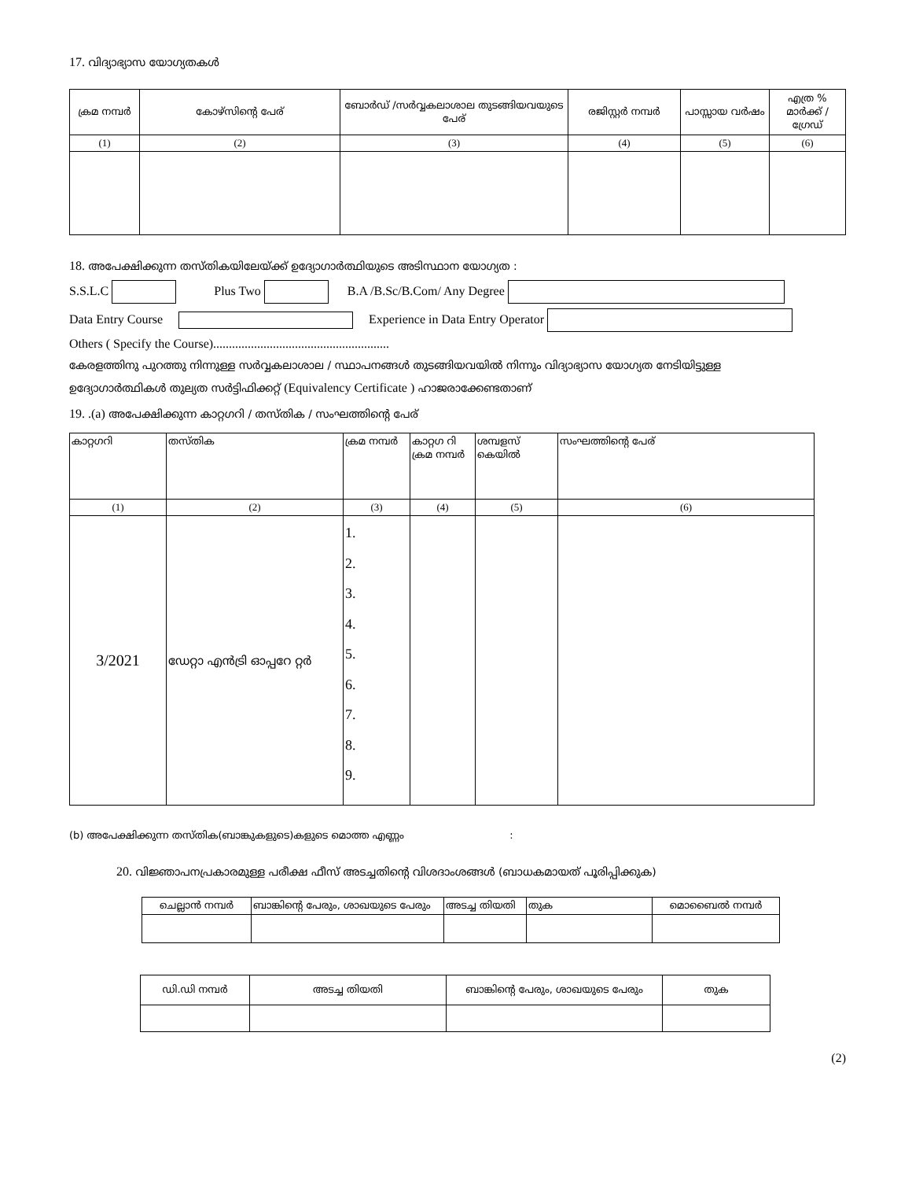17. വിദ്യാഭ്യാസ യോഗ്യതകൾ
| ക്രമ നമ്പർ | കോഴ്സിന്റെ പേര് | ബോർഡ് /സർവ്വകലാശാല തുടങ്ങിയവയുടെ പേര് | രജിസ്റ്റർ നമ്പർ | പാസ്സായ വർഷം | എത്ര % മാർക്ക് / ഗ്രേഡ് |
| --- | --- | --- | --- | --- | --- |
| (1) | (2) | (3) | (4) | (5) | (6) |
18. അപേക്ഷിക്കുന്ന തസ്തികയിലേയ്ക്ക് ഉദ്യോഗാർത്ഥിയുടെ അടിസ്ഥാന യോഗ്യത :
S.S.L.C Plus Two B.A /B.Sc/B.Com/ Any Degree
Data Entry Course Experience in Data Entry Operator
Others ( Specify the Course)........................................................
കേരളത്തിനു പുറത്തു നിന്നുള്ള സർവ്വകലാശാല / സ്ഥാപനങ്ങൾ തുടങ്ങിയവയിൽ നിന്നും വിദ്യാഭ്യാസ യോഗ്യത നേടിയിട്ടുള്ള
ഉദ്യോഗാർത്ഥികൾ തുല്യത സർട്ടിഫിക്കറ്റ് (Equivalency Certificate ) ഹാജരാക്കേണ്ടതാണ്
19. .(a) അപേക്ഷിക്കുന്ന കാറ്റഗറി / തസ്തിക / സംഘത്തിന്റെ പേര്
| കാറ്റഗറി | തസ്തിക | ക്രമ നമ്പർ | കാറ്റഗ റി ക്രമ നമ്പർ | ശമ്പളസ് കെയിൽ | സംഘത്തിന്റെ പേര് |
| --- | --- | --- | --- | --- | --- |
| (1) | (2) | (3) | (4) | (5) | (6) |
| 3/2021 | ഡേറ്റാ എൻട്രി ഓപ്പറേ റ്റർ | 1. 2. 3. 4. 5. 6. 7. 8. 9. | | | |
(b) അപേക്ഷിക്കുന്ന തസ്തിക(ബാങ്കുകളുടെ)കളുടെ മൊത്ത എണ്ണം :
20. വിജ്ഞാപനപ്രകാരമുള്ള പരീക്ഷ ഫീസ് അടച്ചതിന്റെ വിശദാംശങ്ങൾ (ബാധകമായത് പൂരിപ്പിക്കുക)
| ചെല്ലാൻ നമ്പർ | ബാങ്കിന്റെ പേരും, ശാഖയുടെ പേരും | അടച്ച തിയതി | തുക | മൊബൈൽ നമ്പർ |
| ഡി.ഡി നമ്പർ | അടച്ച തിയതി | ബാങ്കിന്റെ പേരും, ശാഖയുടെ പേരും | തുക |
(2)